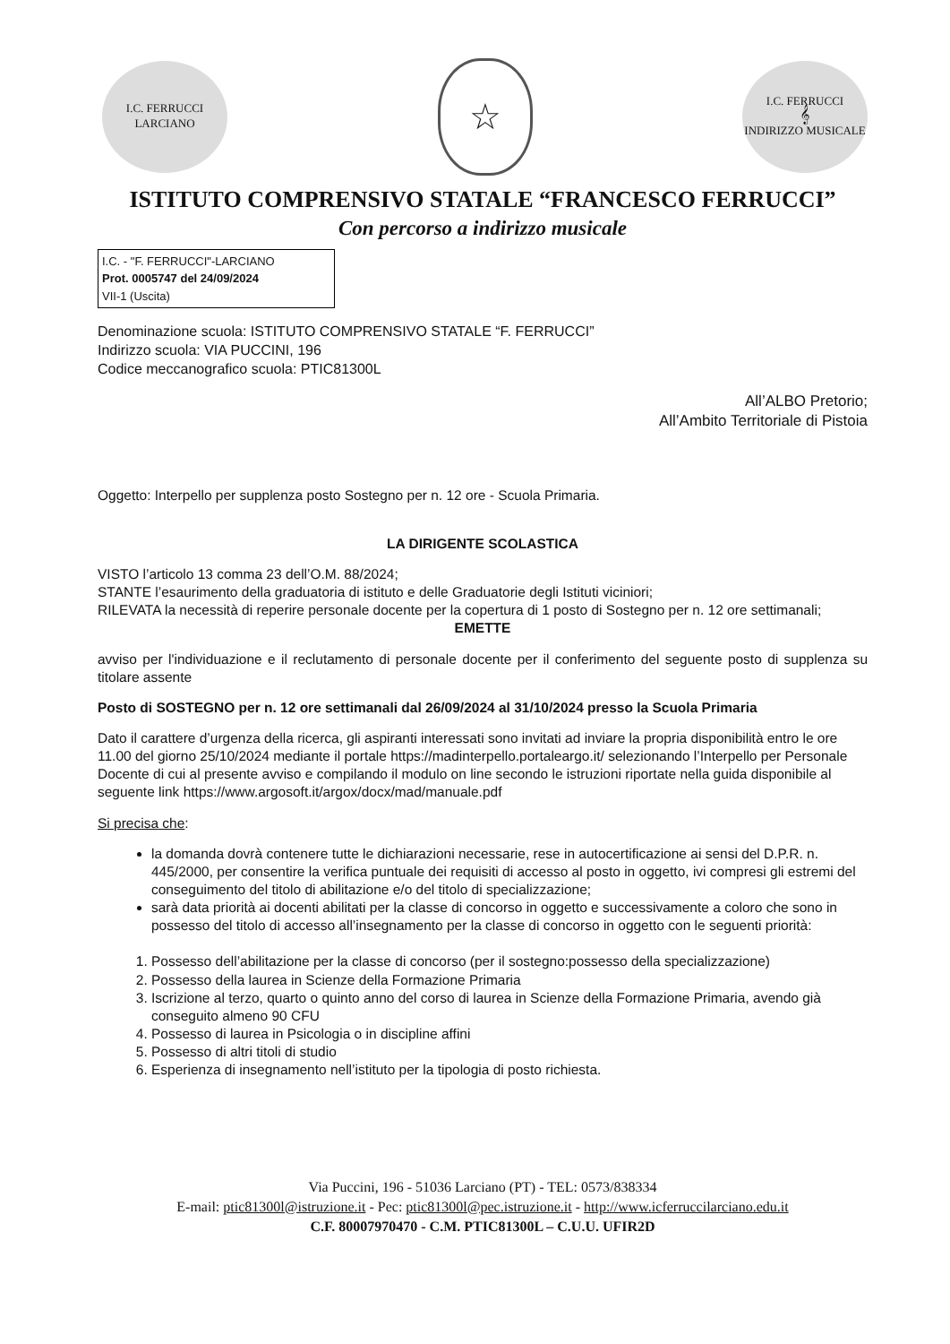I.C. FERRUCCI
LARCIANO
☆
I.C. FERRUCCI
𝄞
INDIRIZZO MUSICALE
ISTITUTO COMPRENSIVO STATALE “FRANCESCO FERRUCCI”
Con percorso a indirizzo musicale
I.C. - "F. FERRUCCI"-LARCIANO
Prot. 0005747 del 24/09/2024
VII-1 (Uscita)
Denominazione scuola: ISTITUTO COMPRENSIVO STATALE “F. FERRUCCI”
Indirizzo scuola: VIA PUCCINI, 196
Codice meccanografico scuola: PTIC81300L
All’ALBO Pretorio;
All’Ambito Territoriale di Pistoia
Oggetto: Interpello per supplenza posto Sostegno per n. 12 ore - Scuola Primaria.
LA DIRIGENTE SCOLASTICA
VISTO l’articolo 13 comma 23 dell’O.M. 88/2024;
STANTE l’esaurimento della graduatoria di istituto e delle Graduatorie degli Istituti viciniori;
RILEVATA la necessità di reperire personale docente per la copertura di 1 posto di Sostegno per n. 12 ore settimanali;
EMETTE
avviso per l'individuazione e il reclutamento di personale docente per il conferimento del seguente posto di supplenza su titolare assente
Posto di SOSTEGNO per n. 12 ore settimanali dal 26/09/2024 al 31/10/2024 presso la Scuola Primaria
Dato il carattere d’urgenza della ricerca, gli aspiranti interessati sono invitati ad inviare la propria disponibilità entro le ore 11.00 del giorno 25/10/2024 mediante il portale https://madinterpello.portaleargo.it/ selezionando l’Interpello per Personale Docente di cui al presente avviso e compilando il modulo on line secondo le istruzioni riportate nella guida disponibile al seguente link https://www.argosoft.it/argox/docx/mad/manuale.pdf
Si precisa che:
la domanda dovrà contenere tutte le dichiarazioni necessarie, rese in autocertificazione ai sensi del D.P.R. n. 445/2000, per consentire la verifica puntuale dei requisiti di accesso al posto in oggetto, ivi compresi gli estremi del conseguimento del titolo di abilitazione e/o del titolo di specializzazione;
sarà data priorità ai docenti abilitati per la classe di concorso in oggetto e successivamente a coloro che sono in possesso del titolo di accesso all’insegnamento per la classe di concorso in oggetto con le seguenti priorità:
1. Possesso dell’abilitazione per la classe di concorso (per il sostegno:possesso della specializzazione)
2. Possesso della laurea in Scienze della Formazione Primaria
3. Iscrizione al terzo, quarto o quinto anno del corso di laurea in Scienze della Formazione Primaria, avendo già conseguito almeno 90 CFU
4. Possesso di laurea in Psicologia o in discipline affini
5. Possesso di altri titoli di studio
6. Esperienza di insegnamento nell’istituto per la tipologia di posto richiesta.
Via Puccini, 196 - 51036 Larciano (PT) - TEL: 0573/838334
E-mail: ptic81300l@istruzione.it - Pec: ptic81300l@pec.istruzione.it - http://www.icferruccilarciano.edu.it
C.F. 80007970470 - C.M. PTIC81300L – C.U.U. UFIR2D